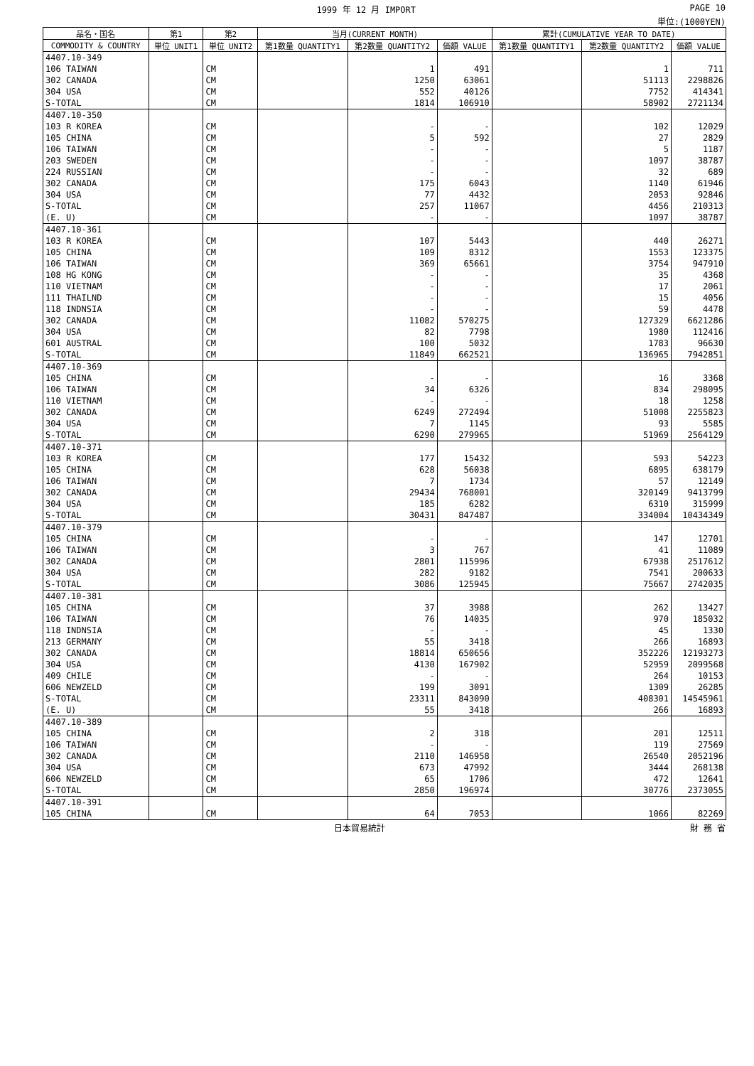1999 年 12 月 IMPORT PAGE 10
単位:(1000YEN)
| 品名・国名 | 第1 | 第2 | 当月(CURRENT MONTH) | | | 累計(CUMULATIVE YEAR TO DATE) | | |
| --- | --- | --- | --- | --- | --- | --- | --- | --- |
| COMMODITY & COUNTRY | 単位 UNIT1 | 単位 UNIT2 | 第1数量 QUANTITY1 | 第2数量 QUANTITY2 | 価額 VALUE | 第1数量 QUANTITY1 | 第2数量 QUANTITY2 | 価額 VALUE |
| 4407.10-349 | | | | | | | | |
| 106 TAIWAN | | CM | | 1 | 491 | | 1 | 711 |
| 302 CANADA | | CM | | 1250 | 63061 | | 51113 | 2298826 |
| 304 USA | | CM | | 552 | 40126 | | 7752 | 414341 |
| S-TOTAL | | CM | | 1814 | 106910 | | 58902 | 2721134 |
| 4407.10-350 | | | | | | | | |
| 103 R KOREA | | CM | | - | - | | 102 | 12029 |
| 105 CHINA | | CM | | 5 | 592 | | 27 | 2829 |
| 106 TAIWAN | | CM | | - | - | | 5 | 1187 |
| 203 SWEDEN | | CM | | - | - | | 1097 | 38787 |
| 224 RUSSIAN | | CM | | - | - | | 32 | 689 |
| 302 CANADA | | CM | | 175 | 6043 | | 1140 | 61946 |
| 304 USA | | CM | | 77 | 4432 | | 2053 | 92846 |
| S-TOTAL | | CM | | 257 | 11067 | | 4456 | 210313 |
| (E. U) | | CM | | - | - | | 1097 | 38787 |
| 4407.10-361 | | | | | | | | |
| 103 R KOREA | | CM | | 107 | 5443 | | 440 | 26271 |
| 105 CHINA | | CM | | 109 | 8312 | | 1553 | 123375 |
| 106 TAIWAN | | CM | | 369 | 65661 | | 3754 | 947910 |
| 108 HG KONG | | CM | | - | - | | 35 | 4368 |
| 110 VIETNAM | | CM | | - | - | | 17 | 2061 |
| 111 THAILND | | CM | | - | - | | 15 | 4056 |
| 118 INDNSIA | | CM | | - | - | | 59 | 4478 |
| 302 CANADA | | CM | | 11082 | 570275 | | 127329 | 6621286 |
| 304 USA | | CM | | 82 | 7798 | | 1980 | 112416 |
| 601 AUSTRAL | | CM | | 100 | 5032 | | 1783 | 96630 |
| S-TOTAL | | CM | | 11849 | 662521 | | 136965 | 7942851 |
| 4407.10-369 | | | | | | | | |
| 105 CHINA | | CM | | - | - | | 16 | 3368 |
| 106 TAIWAN | | CM | | 34 | 6326 | | 834 | 298095 |
| 110 VIETNAM | | CM | | - | - | | 18 | 1258 |
| 302 CANADA | | CM | | 6249 | 272494 | | 51008 | 2255823 |
| 304 USA | | CM | | 7 | 1145 | | 93 | 5585 |
| S-TOTAL | | CM | | 6290 | 279965 | | 51969 | 2564129 |
| 4407.10-371 | | | | | | | | |
| 103 R KOREA | | CM | | 177 | 15432 | | 593 | 54223 |
| 105 CHINA | | CM | | 628 | 56038 | | 6895 | 638179 |
| 106 TAIWAN | | CM | | 7 | 1734 | | 57 | 12149 |
| 302 CANADA | | CM | | 29434 | 768001 | | 320149 | 9413799 |
| 304 USA | | CM | | 185 | 6282 | | 6310 | 315999 |
| S-TOTAL | | CM | | 30431 | 847487 | | 334004 | 10434349 |
| 4407.10-379 | | | | | | | | |
| 105 CHINA | | CM | | - | - | | 147 | 12701 |
| 106 TAIWAN | | CM | | 3 | 767 | | 41 | 11089 |
| 302 CANADA | | CM | | 2801 | 115996 | | 67938 | 2517612 |
| 304 USA | | CM | | 282 | 9182 | | 7541 | 200633 |
| S-TOTAL | | CM | | 3086 | 125945 | | 75667 | 2742035 |
| 4407.10-381 | | | | | | | | |
| 105 CHINA | | CM | | 37 | 3988 | | 262 | 13427 |
| 106 TAIWAN | | CM | | 76 | 14035 | | 970 | 185032 |
| 118 INDNSIA | | CM | | - | - | | 45 | 1330 |
| 213 GERMANY | | CM | | 55 | 3418 | | 266 | 16893 |
| 302 CANADA | | CM | | 18814 | 650656 | | 352226 | 12193273 |
| 304 USA | | CM | | 4130 | 167902 | | 52959 | 2099568 |
| 409 CHILE | | CM | | - | - | | 264 | 10153 |
| 606 NEWZELD | | CM | | 199 | 3091 | | 1309 | 26285 |
| S-TOTAL | | CM | | 23311 | 843090 | | 408301 | 14545961 |
| (E. U) | | CM | | 55 | 3418 | | 266 | 16893 |
| 4407.10-389 | | | | | | | | |
| 105 CHINA | | CM | | 2 | 318 | | 201 | 12511 |
| 106 TAIWAN | | CM | | - | - | | 119 | 27569 |
| 302 CANADA | | CM | | 2110 | 146958 | | 26540 | 2052196 |
| 304 USA | | CM | | 673 | 47992 | | 3444 | 268138 |
| 606 NEWZELD | | CM | | 65 | 1706 | | 472 | 12641 |
| S-TOTAL | | CM | | 2850 | 196974 | | 30776 | 2373055 |
| 4407.10-391 | | | | | | | | |
| 105 CHINA | | CM | | 64 | 7053 | | 1066 | 82269 |
日本貿易統計 財 務 省